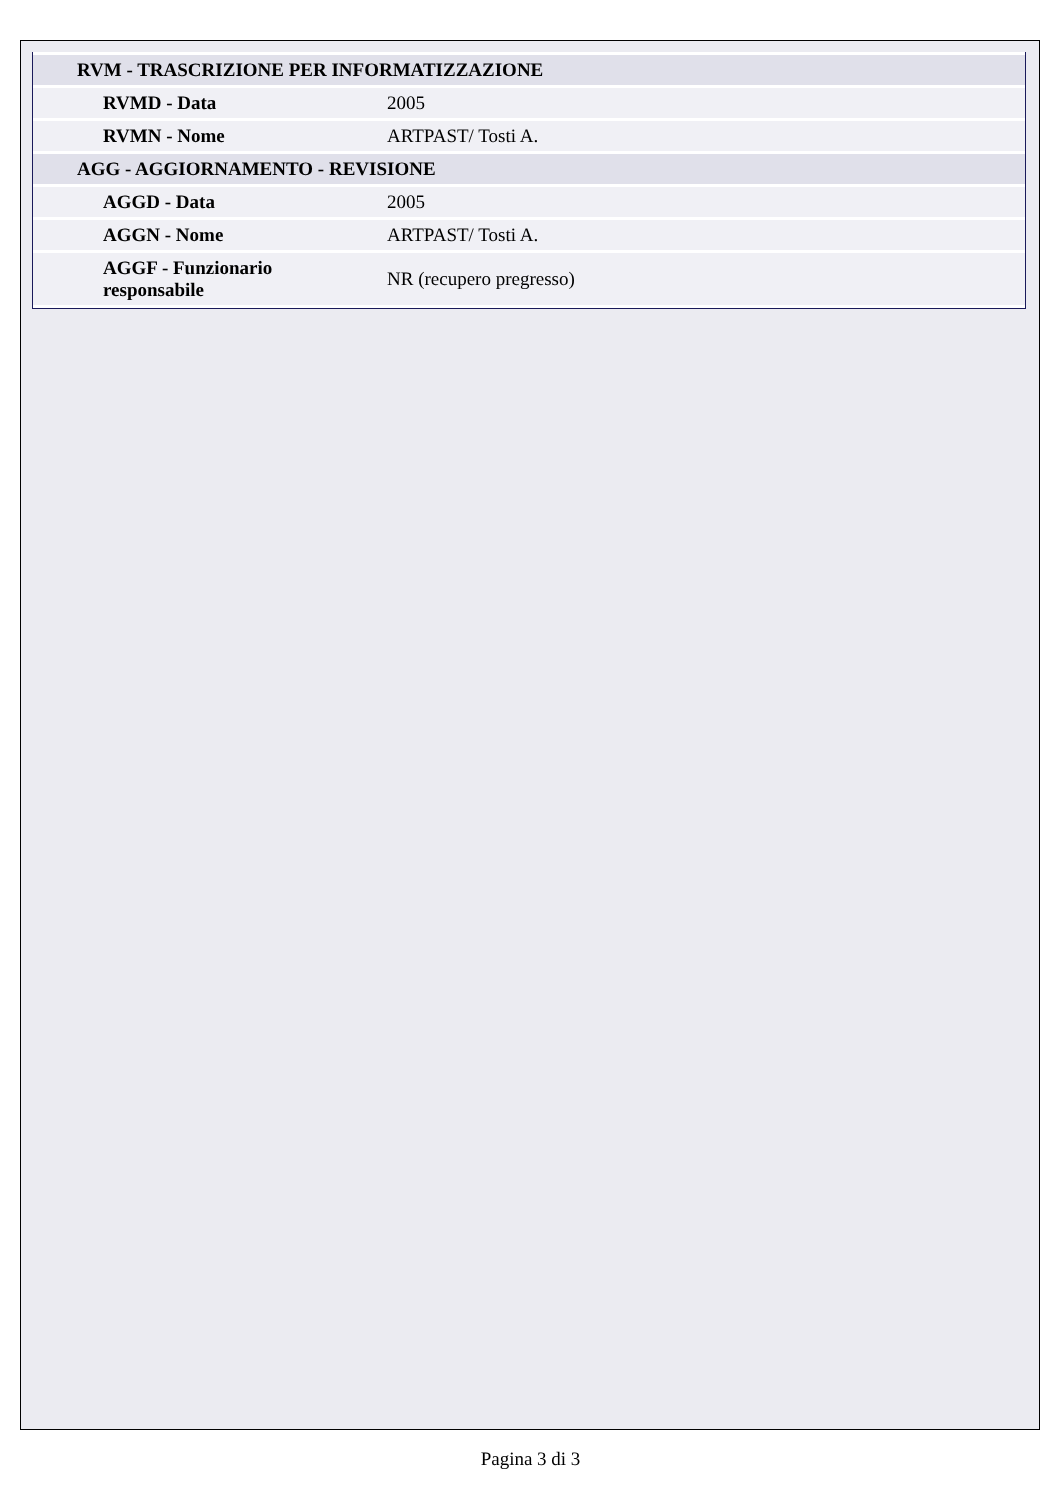| RVM - TRASCRIZIONE PER INFORMATIZZAZIONE | |
| RVMD - Data | 2005 |
| RVMN - Nome | ARTPAST/ Tosti A. |
| AGG - AGGIORNAMENTO - REVISIONE | |
| AGGD - Data | 2005 |
| AGGN - Nome | ARTPAST/ Tosti A. |
| AGGF - Funzionario responsabile | NR (recupero pregresso) |
Pagina 3 di 3